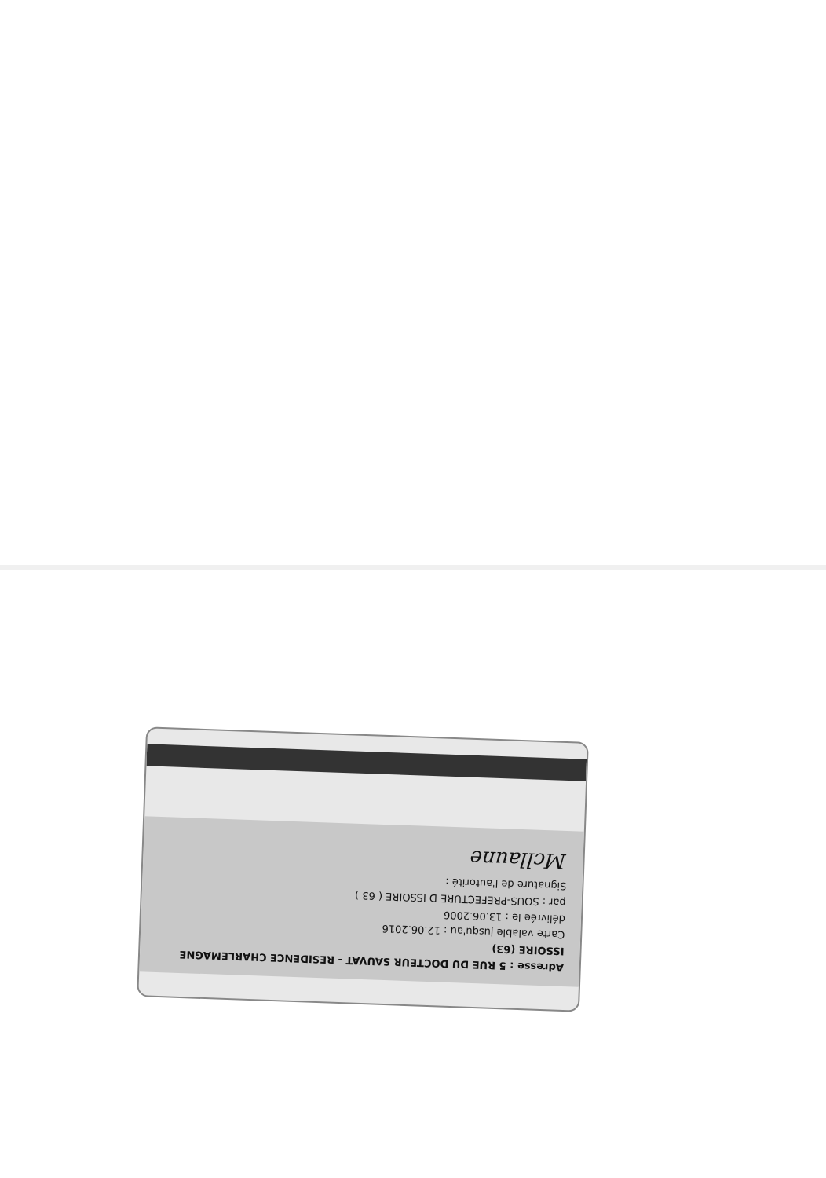Adresse : 5 RUE DU DOCTEUR SAUVAT - RESIDENCE CHARLEMAGNE
ISSOIRE (63)
Carte valable jusqu'au : 12.06.2016
délivrée le : 13.06.2006
par : SOUS-PREFECTURE D ISSOIRE ( 63 )
Signature de l'autorité :
Mcllaune